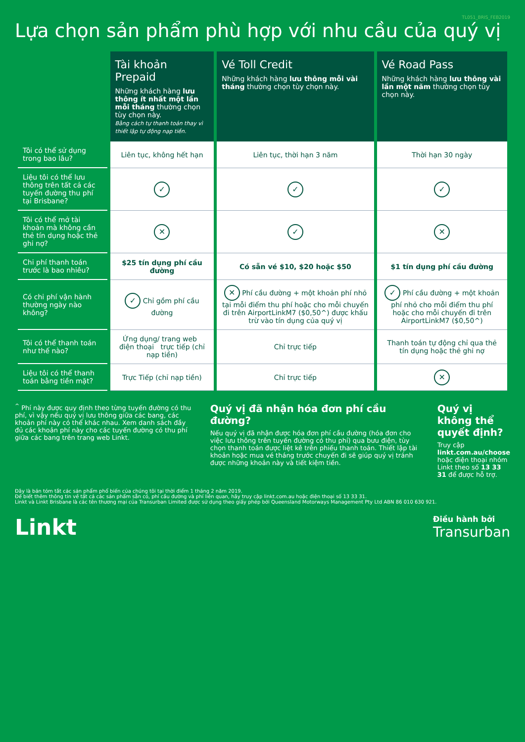TL051_BRIS_FEB2019
Lựa chọn sản phẩm phù hợp với nhu cầu của quý vị
| | Tài khoản Prepaid Những khách hàng lưu thông ít nhất một lần mỗi tháng thường chọn tùy chọn này. Bằng cách tự thanh toán thay vì thiết lập tự động nạp tiền. | Vé Toll Credit Những khách hàng lưu thông mỗi vài tháng thường chọn tùy chọn này. | Vé Road Pass Những khách hàng lưu thông vài lần một năm thường chọn tùy chọn này. |
| --- | --- | --- | --- |
| Tôi có thể sử dụng trong bao lâu? | Liên tục, không hết hạn | Liên tục, thời hạn 3 năm | Thời hạn 30 ngày |
| Liệu tôi có thể lưu thông trên tất cả các tuyến đường thu phí tại Brisbane? | ✓ | ✓ | ✓ |
| Tôi có thể mở tài khoản mà không cần thẻ tín dụng hoặc thẻ ghi nợ? | ✕ | ✓ | ✕ |
| Chi phí thanh toán trước là bao nhiêu? | $25 tín dụng phí cầu đường | Có sẵn vé $10, $20 hoặc $50 | $1 tín dụng phí cầu đường |
| Có chi phí vận hành thường ngày nào không? | ✓ Chỉ gồm phí cầu đường | ✕ Phí cầu đường + một khoản phí nhỏ tại mỗi điểm thu phí hoặc cho mỗi chuyến đi trên AirportLinkM7 ($0,50^) được khấu trừ vào tín dụng của quý vị | ✓ Phí cầu đường + một khoản phí nhỏ cho mỗi điểm thu phí hoặc cho mỗi chuyến đi trên AirportLinkM7 ($0,50^) |
| Tôi có thể thanh toán như thế nào? | Ứng dụng/ trang web điện thoại trực tiếp (chỉ nạp tiền) | Chỉ trực tiếp | Thanh toán tự động chỉ qua thẻ tín dụng hoặc thẻ ghi nợ |
| Liệu tôi có thể thanh toán bằng tiền mặt? | Trực Tiếp (chỉ nạp tiền) | Chỉ trực tiếp | ✕ |
<sup>^</sup> Phí này được quy định theo từng tuyến đường có thu phí, vì vậy nếu quý vị lưu thông giữa các bang, các khoản phí này có thể khác nhau. Xem danh sách đầy đủ các khoản phí này cho các tuyến đường có thu phí giữa các bang trên trang web Linkt.
Quý vị đã nhận hóa đơn phí cầu đường?
Nếu quý vị đã nhận được hóa đơn phí cầu đường (hóa đơn cho việc lưu thông trên tuyến đường có thu phí) qua bưu điện, tùy chọn thanh toán được liệt kê trên phiếu thanh toán. Thiết lập tài khoản hoặc mua vé tháng trước chuyến đi sẽ giúp quý vị tránh được những khoản này và tiết kiệm tiền.
Quý vị không thể quyết định?
Truy cập linkt.com.au/choose hoặc điện thoại nhóm Linkt theo số 13 33 31 để được hỗ trợ.
Đây là bản tóm tắt các sản phẩm phổ biến của chúng tôi tại thời điểm 1 tháng 2 năm 2019.
Để biết thêm thông tin về tất cả các sản phẩm sẵn có, phí cầu đường và phí liên quan, hãy truy cập linkt.com.au hoặc điện thoại số 13 33 31.
Linkt và Linkt Brisbane là các tên thương mại của Transurban Limited được sử dụng theo giấy phép bởi Queensland Motorways Management Pty Ltd ABN 86 010 630 921.
Linkt Điều hành bởi
Transurban